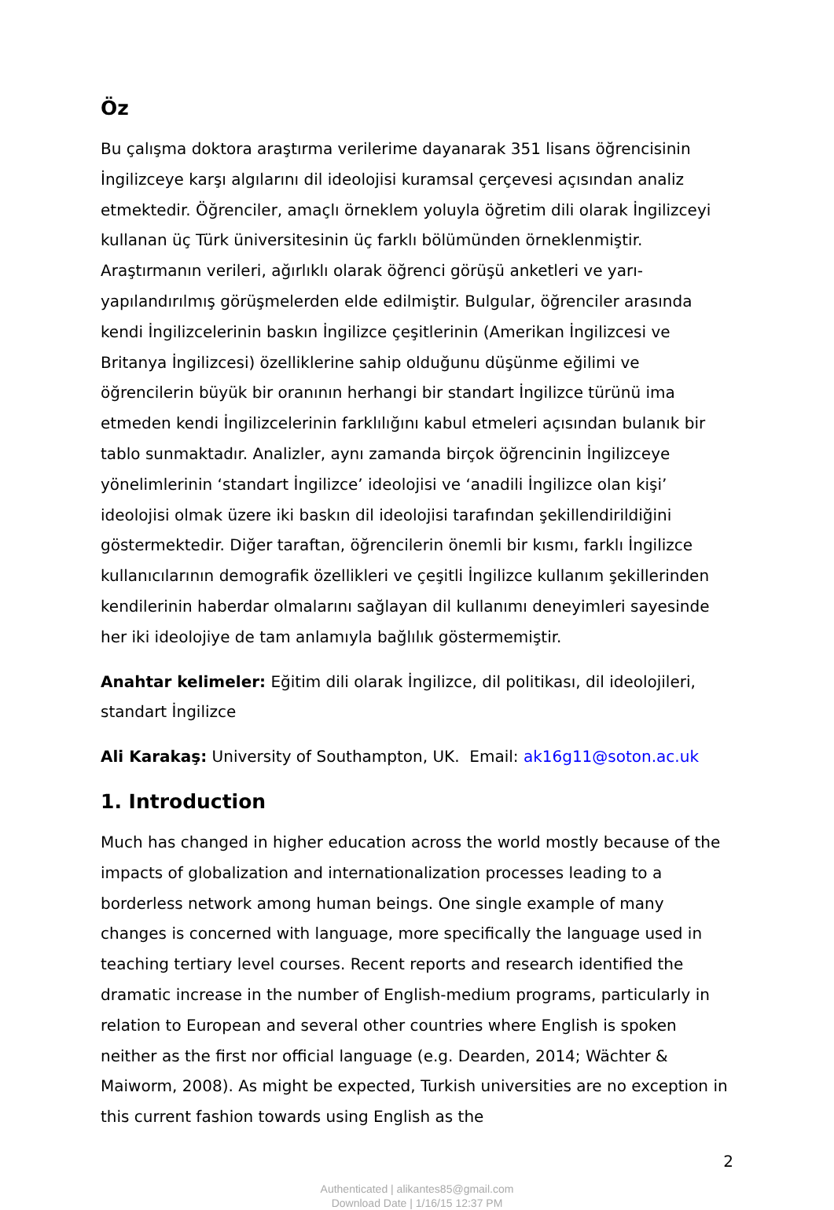Öz
Bu çalışma doktora araştırma verilerime dayanarak 351 lisans öğrencisinin İngilizceye karşı algılarını dil ideolojisi kuramsal çerçevesi açısından analiz etmektedir. Öğrenciler, amaçlı örneklem yoluyla öğretim dili olarak İngilizceyi kullanan üç Türk üniversitesinin üç farklı bölümünden örneklenmiştir. Araştırmanın verileri, ağırlıklı olarak öğrenci görüşü anketleri ve yarı-yapılandırılmış görüşmelerden elde edilmiştir. Bulgular, öğrenciler arasında kendi İngilizcelerinin baskın İngilizce çeşitlerinin (Amerikan İngilizcesi ve Britanya İngilizcesi) özelliklerine sahip olduğunu düşünme eğilimi ve öğrencilerin büyük bir oranının herhangi bir standart İngilizce türünü ima etmeden kendi İngilizcelerinin farklılığını kabul etmeleri açısından bulanık bir tablo sunmaktadır. Analizler, aynı zamanda birçok öğrencinin İngilizceye yönelimlerinin ‘standart İngilizce’ ideolojisi ve ‘anadili İngilizce olan kişi’ ideolojisi olmak üzere iki baskın dil ideolojisi tarafından şekillendirildiğini göstermektedir. Diğer taraftan, öğrencilerin önemli bir kısmı, farklı İngilizce kullanıcılarının demografik özellikleri ve çeşitli İngilizce kullanım şekillerinden kendilerinin haberdar olmalarını sağlayan dil kullanımı deneyimleri sayesinde her iki ideolojiye de tam anlamıyla bağlılık göstermemiştir.
Anahtar kelimeler: Eğitim dili olarak İngilizce, dil politikası, dil ideolojileri, standart İngilizce
Ali Karakaş: University of Southampton, UK. Email: ak16g11@soton.ac.uk
1. Introduction
Much has changed in higher education across the world mostly because of the impacts of globalization and internationalization processes leading to a borderless network among human beings. One single example of many changes is concerned with language, more specifically the language used in teaching tertiary level courses. Recent reports and research identified the dramatic increase in the number of English-medium programs, particularly in relation to European and several other countries where English is spoken neither as the first nor official language (e.g. Dearden, 2014; Wächter & Maiworm, 2008). As might be expected, Turkish universities are no exception in this current fashion towards using English as the
2
Authenticated | alikantes85@gmail.com
Download Date | 1/16/15 12:37 PM